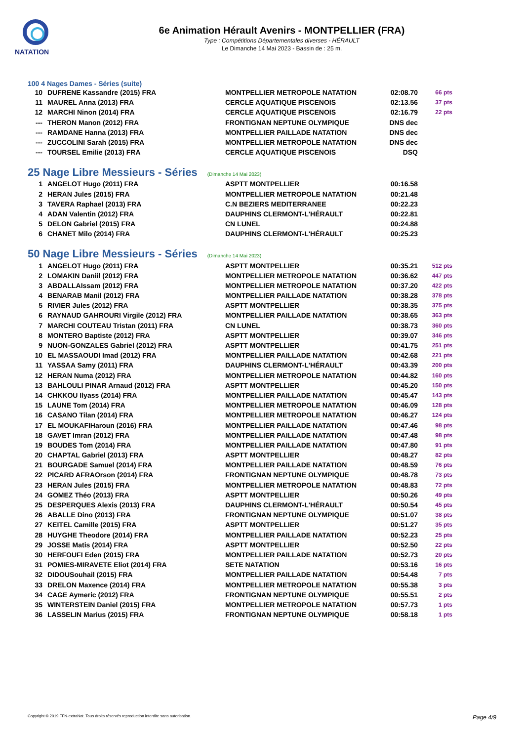NATATION
6e Animation Hérault Avenirs - MONTPELLIER (FRA)
Type : Compétitions Départementales diverses - HÉRAULT
Le Dimanche 14 Mai 2023 - Bassin de : 25 m.
100 4 Nages Dames - Séries (suite)
| 10 | DUFRENE Kassandre (2015) FRA | MONTPELLIER METROPOLE NATATION | 02:08.70 | 66 pts |
| 11 | MAUREL Anna (2013) FRA | CERCLE AQUATIQUE PISCENOIS | 02:13.56 | 37 pts |
| 12 | MARCHI Ninon (2014) FRA | CERCLE AQUATIQUE PISCENOIS | 02:16.79 | 22 pts |
| --- | THERON Manon (2012) FRA | FRONTIGNAN NEPTUNE OLYMPIQUE | DNS dec | |
| --- | RAMDANE Hanna (2013) FRA | MONTPELLIER PAILLADE NATATION | DNS dec | |
| --- | ZUCCOLINI Sarah (2015) FRA | MONTPELLIER METROPOLE NATATION | DNS dec | |
| --- | TOURSEL Emilie (2013) FRA | CERCLE AQUATIQUE PISCENOIS | DSQ | |
25 Nage Libre Messieurs - Séries (Dimanche 14 Mai 2023)
| 1 | ANGELOT Hugo (2011) FRA | ASPTT MONTPELLIER | 00:16.58 | |
| 2 | HERAN Jules (2015) FRA | MONTPELLIER METROPOLE NATATION | 00:21.48 | |
| 3 | TAVERA Raphael (2013) FRA | C.N BEZIERS MEDITERRANEE | 00:22.23 | |
| 4 | ADAN Valentin (2012) FRA | DAUPHINS CLERMONT-L'HÉRAULT | 00:22.81 | |
| 5 | DELON Gabriel (2015) FRA | CN LUNEL | 00:24.88 | |
| 6 | CHANET Milo (2014) FRA | DAUPHINS CLERMONT-L'HÉRAULT | 00:25.23 | |
50 Nage Libre Messieurs - Séries (Dimanche 14 Mai 2023)
| 1 | ANGELOT Hugo (2011) FRA | ASPTT MONTPELLIER | 00:35.21 | 512 pts |
| 2 | LOMAKIN Daniil (2012) FRA | MONTPELLIER METROPOLE NATATION | 00:36.62 | 447 pts |
| 3 | ABDALLAIssam (2012) FRA | MONTPELLIER METROPOLE NATATION | 00:37.20 | 422 pts |
| 4 | BENARAB Manil (2012) FRA | MONTPELLIER PAILLADE NATATION | 00:38.28 | 378 pts |
| 5 | RIVIER Jules (2012) FRA | ASPTT MONTPELLIER | 00:38.35 | 375 pts |
| 6 | RAYNAUD GAHROURI Virgile (2012) FRA | MONTPELLIER PAILLADE NATATION | 00:38.65 | 363 pts |
| 7 | MARCHI COUTEAU Tristan (2011) FRA | CN LUNEL | 00:38.73 | 360 pts |
| 8 | MONTERO Baptiste (2012) FRA | ASPTT MONTPELLIER | 00:39.07 | 346 pts |
| 9 | NUON-GONZALES Gabriel (2012) FRA | ASPTT MONTPELLIER | 00:41.75 | 251 pts |
| 10 | EL MASSAOUDI Imad (2012) FRA | MONTPELLIER PAILLADE NATATION | 00:42.68 | 221 pts |
| 11 | YASSAA Samy (2011) FRA | DAUPHINS CLERMONT-L'HÉRAULT | 00:43.39 | 200 pts |
| 12 | HERAN Numa (2012) FRA | MONTPELLIER METROPOLE NATATION | 00:44.82 | 160 pts |
| 13 | BAHLOULI PINAR Arnaud (2012) FRA | ASPTT MONTPELLIER | 00:45.20 | 150 pts |
| 14 | CHKKOU Ilyass (2014) FRA | MONTPELLIER PAILLADE NATATION | 00:45.47 | 143 pts |
| 15 | LAUNE Tom (2014) FRA | MONTPELLIER METROPOLE NATATION | 00:46.09 | 128 pts |
| 16 | CASANO Tilan (2014) FRA | MONTPELLIER METROPOLE NATATION | 00:46.27 | 124 pts |
| 17 | EL MOUKAFIHaroun (2016) FRA | MONTPELLIER PAILLADE NATATION | 00:47.46 | 98 pts |
| 18 | GAVET Imran (2012) FRA | MONTPELLIER PAILLADE NATATION | 00:47.48 | 98 pts |
| 19 | BOUDES Tom (2014) FRA | MONTPELLIER PAILLADE NATATION | 00:47.80 | 91 pts |
| 20 | CHAPTAL Gabriel (2013) FRA | ASPTT MONTPELLIER | 00:48.27 | 82 pts |
| 21 | BOURGADE Samuel (2014) FRA | MONTPELLIER PAILLADE NATATION | 00:48.59 | 76 pts |
| 22 | PICARD AFRAOrson (2014) FRA | FRONTIGNAN NEPTUNE OLYMPIQUE | 00:48.78 | 73 pts |
| 23 | HERAN Jules (2015) FRA | MONTPELLIER METROPOLE NATATION | 00:48.83 | 72 pts |
| 24 | GOMEZ Théo (2013) FRA | ASPTT MONTPELLIER | 00:50.26 | 49 pts |
| 25 | DESPERQUES Alexis (2013) FRA | DAUPHINS CLERMONT-L'HÉRAULT | 00:50.54 | 45 pts |
| 26 | ABALLE Dino (2013) FRA | FRONTIGNAN NEPTUNE OLYMPIQUE | 00:51.07 | 38 pts |
| 27 | KEITEL Camille (2015) FRA | ASPTT MONTPELLIER | 00:51.27 | 35 pts |
| 28 | HUYGHE Theodore (2014) FRA | MONTPELLIER PAILLADE NATATION | 00:52.23 | 25 pts |
| 29 | JOSSE Matis (2014) FRA | ASPTT MONTPELLIER | 00:52.50 | 22 pts |
| 30 | HERFOUFI Eden (2015) FRA | MONTPELLIER PAILLADE NATATION | 00:52.73 | 20 pts |
| 31 | POMIES-MIRAVETE Eliot (2014) FRA | SETE NATATION | 00:53.16 | 16 pts |
| 32 | DIDOUSouhail (2015) FRA | MONTPELLIER PAILLADE NATATION | 00:54.48 | 7 pts |
| 33 | DRELON Maxence (2014) FRA | MONTPELLIER METROPOLE NATATION | 00:55.38 | 3 pts |
| 34 | CAGE Aymeric (2012) FRA | FRONTIGNAN NEPTUNE OLYMPIQUE | 00:55.51 | 2 pts |
| 35 | WINTERSTEIN Daniel (2015) FRA | MONTPELLIER METROPOLE NATATION | 00:57.73 | 1 pts |
| 36 | LASSELIN Marius (2015) FRA | FRONTIGNAN NEPTUNE OLYMPIQUE | 00:58.18 | 1 pts |
Copyright © 2019 FFN-extraNat. Tous droits réservés reproduction interdite sans autorisation. Page 4/9